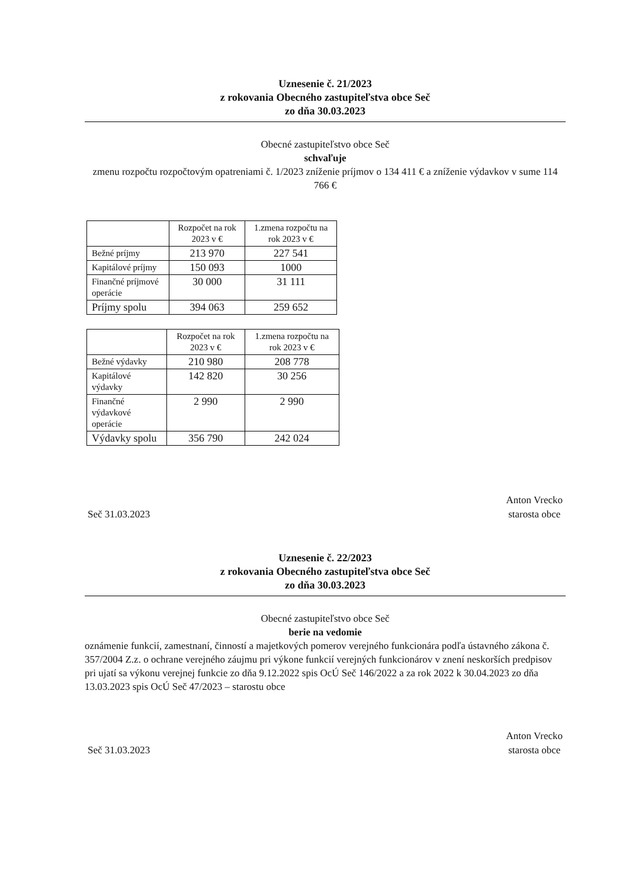Uznesenie č. 21/2023
z rokovania Obecného zastupiteľstva obce Seč
zo dňa 30.03.2023
Obecné zastupiteľstvo obce Seč
schvaľuje
zmenu rozpočtu rozpočtovým opatreniami č. 1/2023 zníženie príjmov o 134 411 € a zníženie výdavkov v sume 114 766 €
| | Rozpočet na rok 2023 v € | 1.zmena rozpočtu na rok 2023 v € |
| --- | --- | --- |
| Bežné príjmy | 213 970 | 227 541 |
| Kapitálové príjmy | 150 093 | 1000 |
| Finančné príjmové operácie | 30 000 | 31 111 |
| Príjmy spolu | 394 063 | 259 652 |
| | Rozpočet na rok 2023 v € | 1.zmena rozpočtu na rok 2023 v € |
| --- | --- | --- |
| Bežné výdavky | 210 980 | 208 778 |
| Kapitálové výdavky | 142 820 | 30 256 |
| Finančné výdavkové operácie | 2 990 | 2 990 |
| Výdavky spolu | 356 790 | 242 024 |
Seč 31.03.2023 Anton Vrecko
starosta obce
Uznesenie č. 22/2023
z rokovania Obecného zastupiteľstva obce Seč
zo dňa 30.03.2023
Obecné zastupiteľstvo obce Seč
berie na vedomie
oznámenie funkcií, zamestnaní, činností a majetkových pomerov verejného funkcionára podľa ústavného zákona č. 357/2004 Z.z. o ochrane verejného záujmu pri výkone funkcií verejných funkcionárov v znení neskorších predpisov pri ujatí sa výkonu verejnej funkcie zo dňa 9.12.2022 spis OcÚ Seč 146/2022 a za rok 2022 k 30.04.2023 zo dňa 13.03.2023 spis OcÚ Seč 47/2023 – starostu obce
Seč 31.03.2023 Anton Vrecko
starosta obce